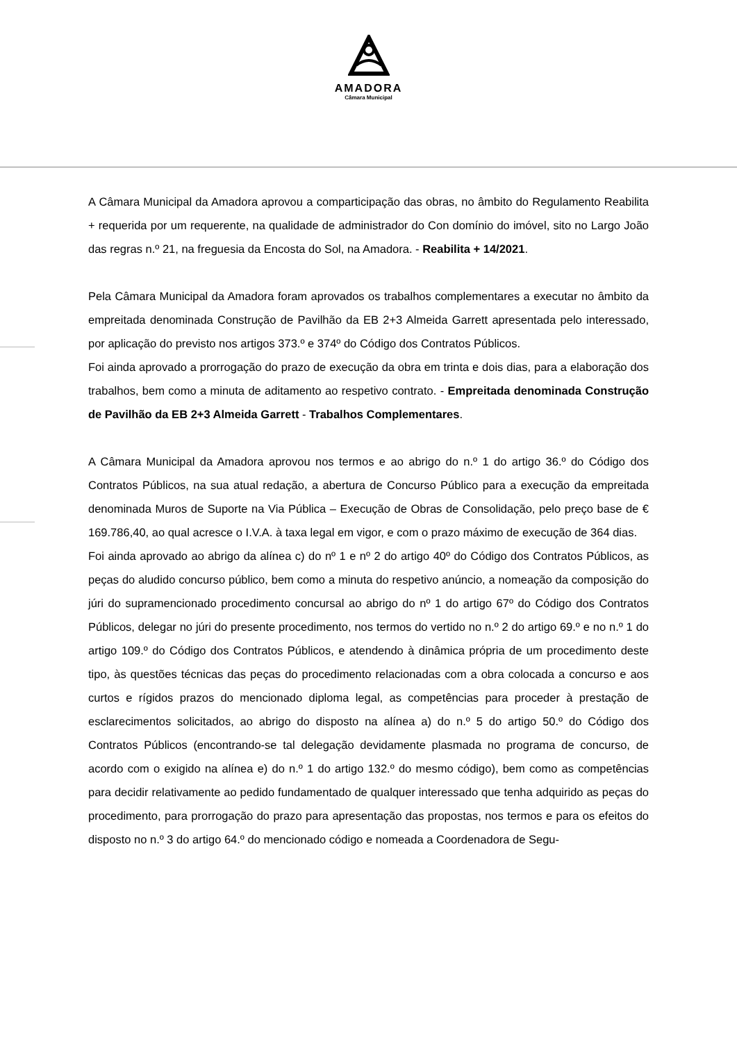AMADORA
Câmara Municipal
A Câmara Municipal da Amadora aprovou a comparticipação das obras, no âmbito do Regulamento Reabilita + requerida por um requerente, na qualidade de administrador do Con domínio do imóvel, sito no Largo João das regras n.º 21, na freguesia da Encosta do Sol, na Amadora. - Reabilita + 14/2021.
Pela Câmara Municipal da Amadora foram aprovados os trabalhos complementares a executar no âmbito da empreitada denominada Construção de Pavilhão da EB 2+3 Almeida Garrett apresentada pelo interessado, por aplicação do previsto nos artigos 373.º e 374º do Código dos Contratos Públicos.
Foi ainda aprovado a prorrogação do prazo de execução da obra em trinta e dois dias, para a elaboração dos trabalhos, bem como a minuta de aditamento ao respetivo contrato. - Empreitada denominada Construção de Pavilhão da EB 2+3 Almeida Garrett - Trabalhos Complementares.
A Câmara Municipal da Amadora aprovou nos termos e ao abrigo do n.º 1 do artigo 36.º do Código dos Contratos Públicos, na sua atual redação, a abertura de Concurso Público para a execução da empreitada denominada Muros de Suporte na Via Pública – Execução de Obras de Consolidação, pelo preço base de € 169.786,40, ao qual acresce o I.V.A. à taxa legal em vigor, e com o prazo máximo de execução de 364 dias.
Foi ainda aprovado ao abrigo da alínea c) do nº 1 e nº 2 do artigo 40º do Código dos Contratos Públicos, as peças do aludido concurso público, bem como a minuta do respetivo anúncio, a nomeação da composição do júri do supramencionado procedimento concursal ao abrigo do nº 1 do artigo 67º do Código dos Contratos Públicos, delegar no júri do presente procedimento, nos termos do vertido no n.º 2 do artigo 69.º e no n.º 1 do artigo 109.º do Código dos Contratos Públicos, e atendendo à dinâmica própria de um procedimento deste tipo, às questões técnicas das peças do procedimento relacionadas com a obra colocada a concurso e aos curtos e rígidos prazos do mencionado diploma legal, as competências para proceder à prestação de esclarecimentos solicitados, ao abrigo do disposto na alínea a) do n.º 5 do artigo 50.º do Código dos Contratos Públicos (encontrando-se tal delegação devidamente plasmada no programa de concurso, de acordo com o exigido na alínea e) do n.º 1 do artigo 132.º do mesmo código), bem como as competências para decidir relativamente ao pedido fundamentado de qualquer interessado que tenha adquirido as peças do procedimento, para prorrogação do prazo para apresentação das propostas, nos termos e para os efeitos do disposto no n.º 3 do artigo 64.º do mencionado código e nomeada a Coordenadora de Segu-